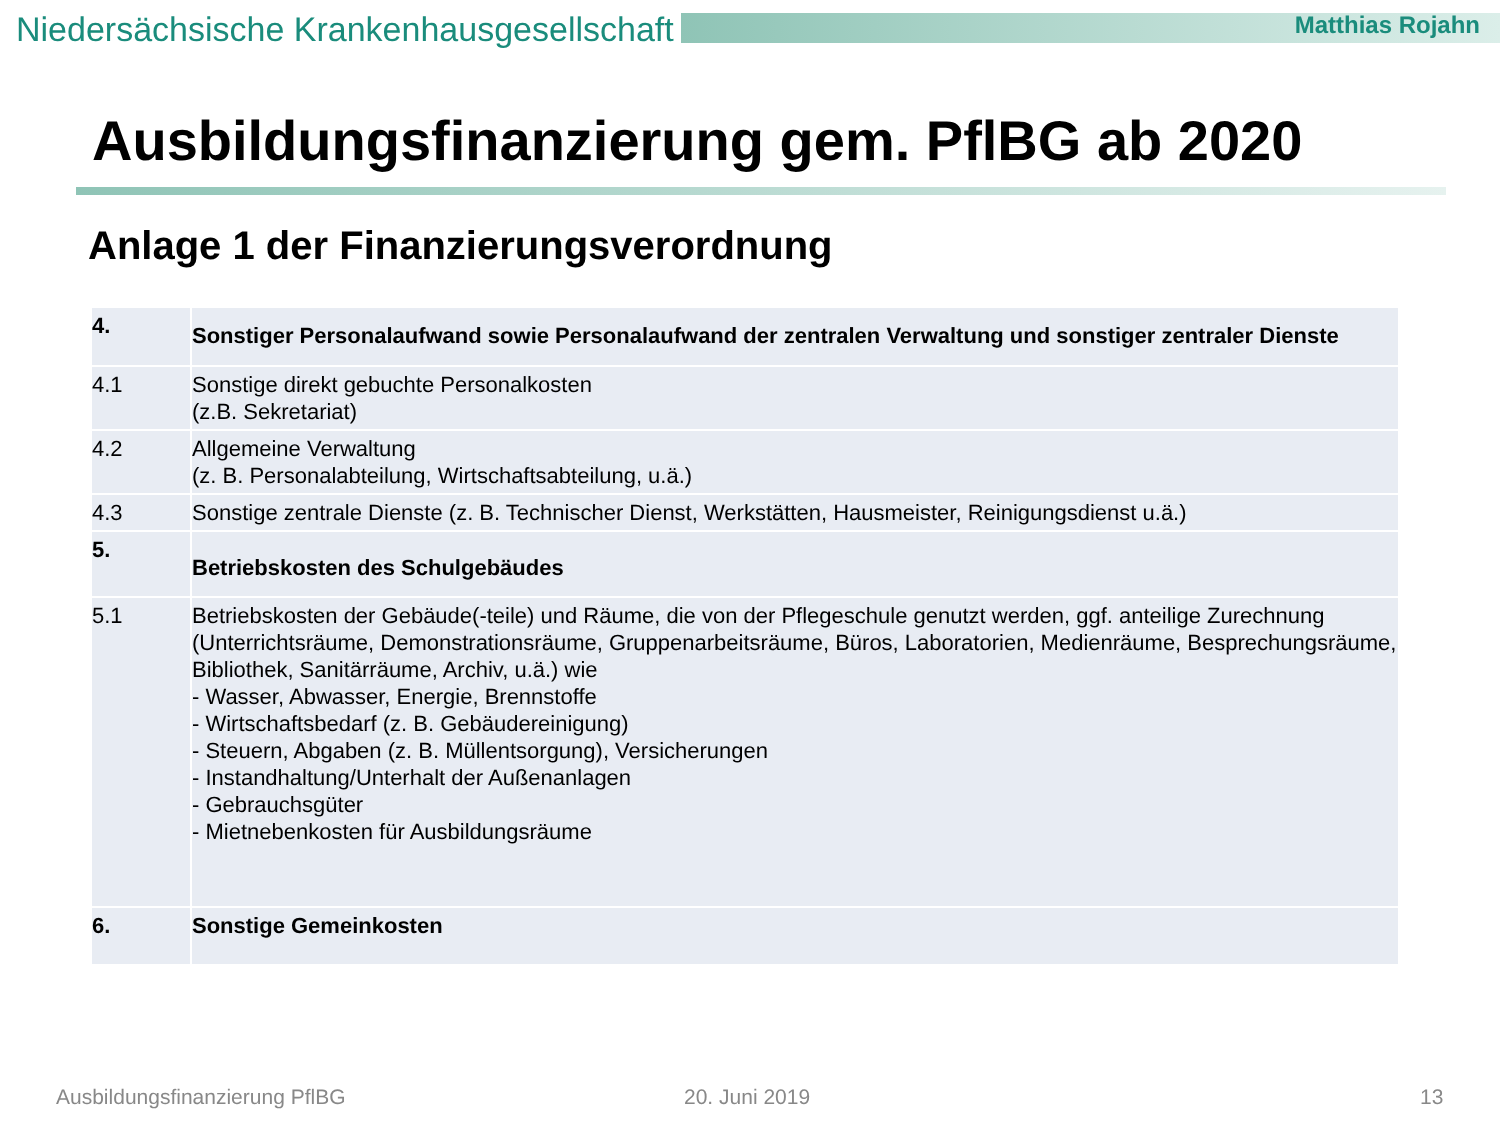Niedersächsische Krankenhausgesellschaft
Matthias Rojahn
Ausbildungsfinanzierung gem. PflBG ab 2020
Anlage 1 der Finanzierungsverordnung
| 4. | Sonstiger Personalaufwand sowie Personalaufwand der zentralen Verwaltung und sonstiger zentraler Dienste |
| 4.1 | Sonstige direkt gebuchte Personalkosten (z.B. Sekretariat) |
| 4.2 | Allgemeine Verwaltung (z. B. Personalabteilung, Wirtschaftsabteilung, u.ä.) |
| 4.3 | Sonstige zentrale Dienste (z. B. Technischer Dienst, Werkstätten, Hausmeister, Reinigungsdienst u.ä.) |
| 5. | Betriebskosten des Schulgebäudes |
| 5.1 | Betriebskosten der Gebäude(-teile) und Räume, die von der Pflegeschule genutzt werden, ggf. anteilige Zurechnung (Unterrichtsräume, Demonstrationsräume, Gruppenarbeitsräume, Büros, Laboratorien, Medienräume, Besprechungsräume, Bibliothek, Sanitärräume, Archiv, u.ä.) wie - Wasser, Abwasser, Energie, Brennstoffe - Wirtschaftsbedarf (z. B. Gebäudereinigung) - Steuern, Abgaben (z. B. Müllentsorgung), Versicherungen - Instandhaltung/Unterhalt der Außenanlagen - Gebrauchsgüter - Mietnebenkosten für Ausbildungsräume |
| 6. | Sonstige Gemeinkosten |
Ausbildungsfinanzierung PflBG 20. Juni 2019 13